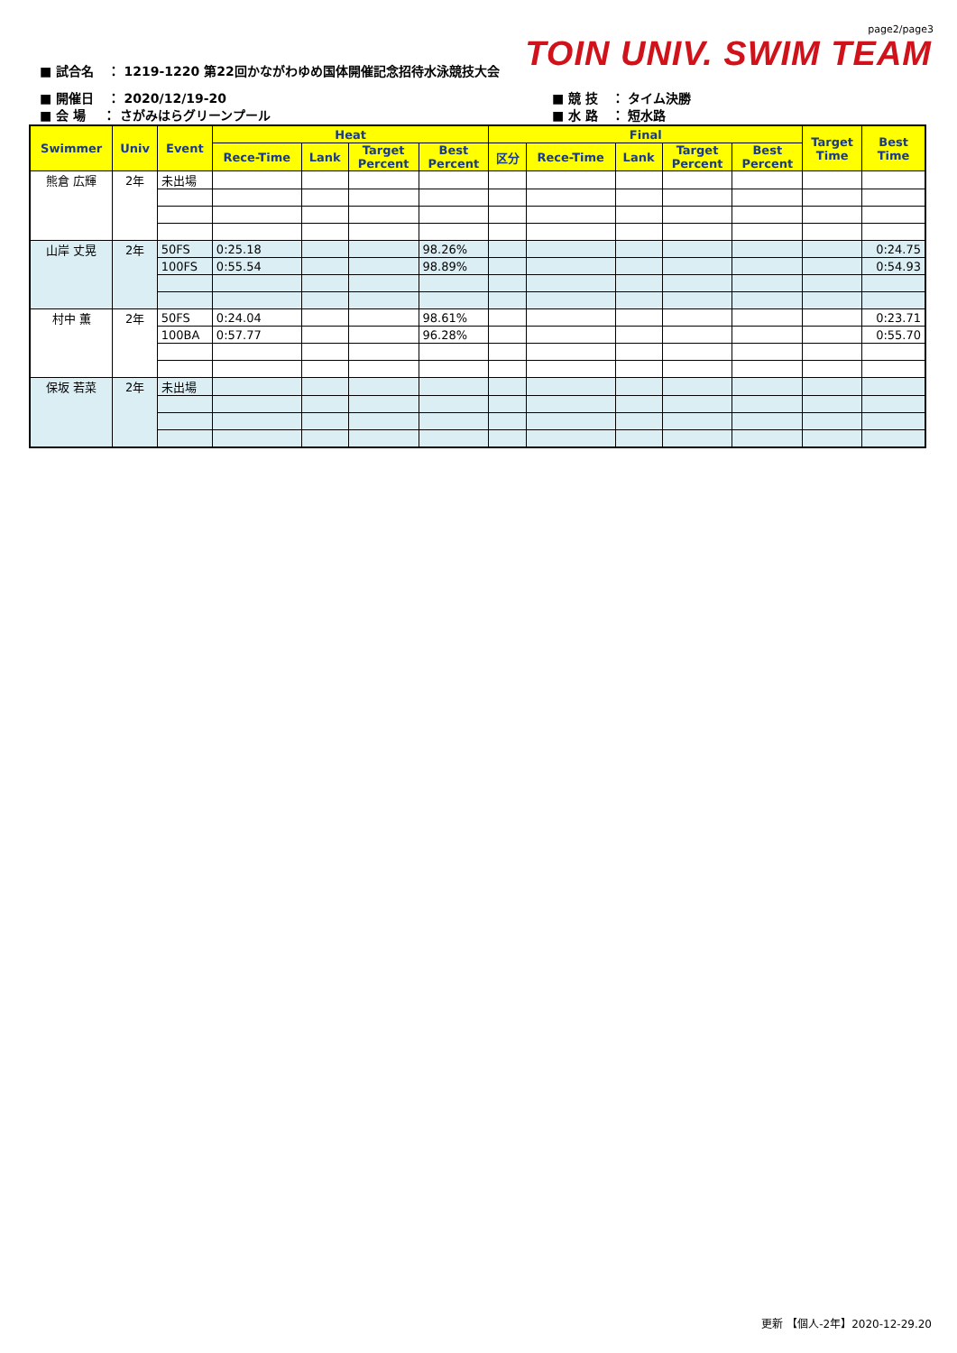page2/page3
TOIN UNIV. SWIM TEAM
■ 試合名 ： 1219-1220 第22回かながわゆめ国体開催記念招待水泳競技大会
■ 開催日 ： 2020/12/19-20
■ 会 場 ： さがみはらグリーンプール
■ 競 技 ： タイム決勝
■ 水 路 ： 短水路
| Swimmer | Univ | Event | Heat | | | | Final | | | | | Target Time | Best Time |
| --- | --- | --- | --- | --- | --- | --- | --- | --- | --- | --- | --- | --- | --- |
| | | | Rece-Time | Lank | Target Percent | Best Percent | 区分 | Rece-Time | Lank | Target Percent | Best Percent | | |
| 熊倉 広輝 | 2年 | 未出場 | | | | | | | | | | | |
| 山岸 丈晃 | 2年 | 50FS | 0:25.18 | | | 98.26% | | | | | | | 0:24.75 |
| | | 100FS | 0:55.54 | | | 98.89% | | | | | | | 0:54.93 |
| 村中 薫 | 2年 | 50FS | 0:24.04 | | | 98.61% | | | | | | | 0:23.71 |
| | | 100BA | 0:57.77 | | | 96.28% | | | | | | | 0:55.70 |
| 保坂 若菜 | 2年 | 未出場 | | | | | | | | | | | |
更新 【個人-2年】2020-12-29.20